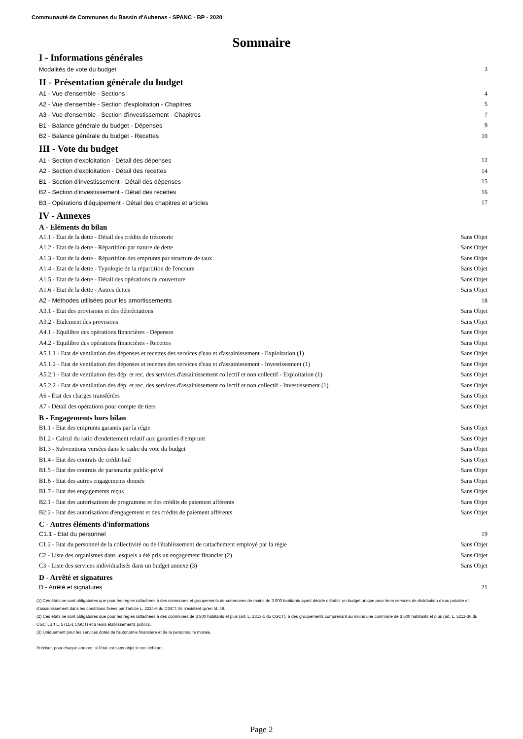Communauté de Communes du Bassin d'Aubenas - SPANC - BP - 2020
Sommaire
I - Informations générales
Modalités de vote du budget 3
II - Présentation générale du budget
A1 - Vue d'ensemble - Sections 4
A2 - Vue d'ensemble - Section d'exploitation - Chapitres 5
A3 - Vue d'ensemble - Section d'investissement - Chapitres 7
B1 - Balance générale du budget - Dépenses 9
B2 - Balance générale du budget - Recettes 10
III - Vote du budget
A1 - Section d'exploitation - Détail des dépenses 12
A2 - Section d'exploitation - Détail des recettes 14
B1 - Section d'investissement - Détail des dépenses 15
B2 - Section d'investissement - Détail des recettes 16
B3 - Opérations d'équipement - Détail des chapitres et articles 17
IV - Annexes
A - Eléments du bilan
A1.1 - Etat de la dette - Détail des crédits de trésorerie Sans Objet
A1.2 - Etat de la dette - Répartition par nature de dette Sans Objet
A1.3 - Etat de la dette - Répartition des emprunts par structure de taux Sans Objet
A1.4 - Etat de la dette - Typologie de la répartition de l'encours Sans Objet
A1.5 - Etat de la dette - Détail des opérations de couverture Sans Objet
A1.6 - Etat de la dette - Autres dettes Sans Objet
A2 - Méthodes utilisées pour les amortissements 18
A3.1 - Etat des provisions et des dépréciations Sans Objet
A3.2 - Etalement des provisions Sans Objet
A4.1 - Equilibre des opérations financières - Dépenses Sans Objet
A4.2 - Equilibre des opérations financières - Recettes Sans Objet
A5.1.1 - Etat de ventilation des dépenses et recettes des services d'eau et d'assainissement - Exploitation (1) Sans Objet
A5.1.2 - Etat de ventilation des dépenses et recettes des services d'eau et d'assainissement - Investissement (1) Sans Objet
A5.2.1 - Etat de ventilation des dép. et rec. des services d'assainissement collectif et non collectif - Exploitation (1) Sans Objet
A5.2.2 - Etat de ventilation des dép. et rec. des services d'assainissement collectif et non collectif - Investissement (1) Sans Objet
A6 - Etat des charges transférées Sans Objet
A7 - Détail des opérations pour compte de tiers Sans Objet
B - Engagements hors bilan
B1.1 - Etat des emprunts garantis par la régie Sans Objet
B1.2 - Calcul du ratio d'endettement relatif aux garanties d'emprunt Sans Objet
B1.3 - Subventions versées dans le cadre du vote du budget Sans Objet
B1.4 - Etat des contrats de crédit-bail Sans Objet
B1.5 - Etat des contrats de partenariat public-privé Sans Objet
B1.6 - Etat des autres engagements donnés Sans Objet
B1.7 - Etat des engagements reçus Sans Objet
B2.1 - Etat des autorisations de programme et des crédits de paiement afférents Sans Objet
B2.2 - Etat des autorisations d'engagement et des crédits de paiement afférents Sans Objet
C - Autres éléments d'informations
C1.1 - Etat du personnel 19
C1.2 - Etat du personnel de la collectivité ou de l'établissement de rattachement employé par la régie Sans Objet
C2 - Liste des organismes dans lesquels a été pris un engagement financier (2) Sans Objet
C3 - Liste des services individualisés dans un budget annexe (3) Sans Objet
D - Arrêté et signatures
D - Arrêté et signatures 21
(1) Ces états ne sont obligatoires que pour les régies rattachées à des communes et groupements de communes de moins de 3 000 habitants ayant décidé d'établir un budget unique pour leurs services de distribution d'eau potable et d'assainissement dans les conditions fixées par l'article L. 2224-6 du CGCT. Ils n'existent qu'en M. 49.
(2) Ces états ne sont obligatoires que pour les régies rattachées à des communes de 3 500 habitants et plus (art. L. 2313-1 du CGCT), à des groupements comprenant au moins une commune de 3 500 habitants et plus (art. L. 5211-36 du CGCT, art L. 5711-1 CGCT) et à leurs établissements publics.
(3) Uniquement pour les services dotés de l'autonomie financière et de la personnalité morale.
Préciser, pour chaque annexe, si l'état est sans objet le cas échéant.
Page 2